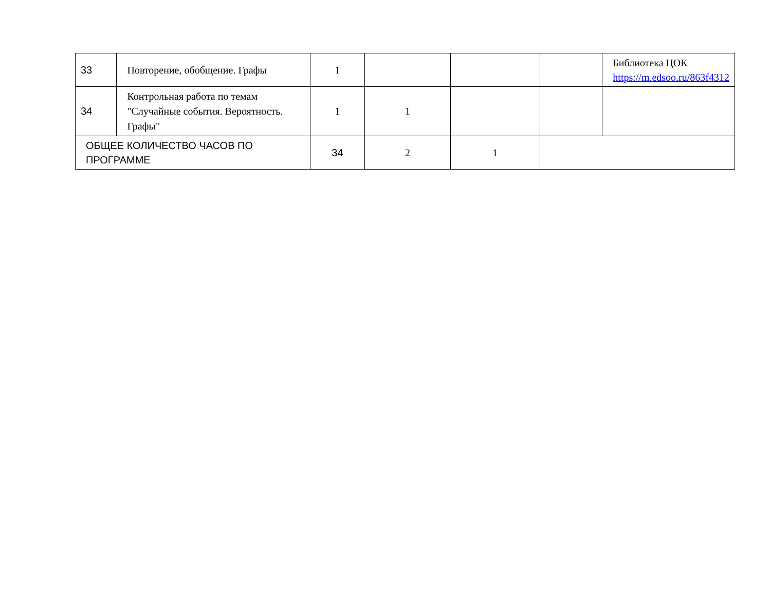| 33 | Повторение, обобщение. Графы | 1 | | | | Библиотека ЦОК https://m.edsoo.ru/863f4312 |
| 34 | Контрольная работа по темам "Случайные события. Вероятность. Графы" | 1 | 1 | | | |
| ОБЩЕЕ КОЛИЧЕСТВО ЧАСОВ ПО ПРОГРАММЕ | | 34 | 2 | 1 | | |